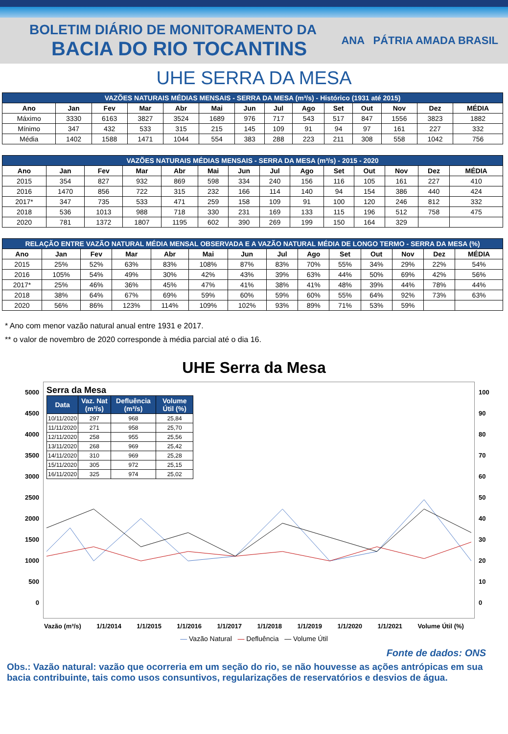BOLETIM DIÁRIO DE MONITORAMENTO DA
BACIA DO RIO TOCANTINS
ANA PÁTRIA AMADA BRASIL
UHE SERRA DA MESA
| VAZÕES NATURAIS MÉDIAS MENSAIS - SERRA DA MESA (m³/s) - Histórico (1931 até 2015) | | | | | | | | | | | | | |
| --- | --- | --- | --- | --- | --- | --- | --- | --- | --- | --- | --- | --- | --- |
| Ano | Jan | Fev | Mar | Abr | Mai | Jun | Jul | Ago | Set | Out | Nov | Dez | MÉDIA |
| Máximo | 3330 | 6163 | 3827 | 3524 | 1689 | 976 | 717 | 543 | 517 | 847 | 1556 | 3823 | 1882 |
| Mínimo | 347 | 432 | 533 | 315 | 215 | 145 | 109 | 91 | 94 | 97 | 161 | 227 | 332 |
| Média | 1402 | 1588 | 1471 | 1044 | 554 | 383 | 288 | 223 | 211 | 308 | 558 | 1042 | 756 |
| VAZÕES NATURAIS MÉDIAS MENSAIS - SERRA DA MESA (m³/s) - 2015 - 2020 | | | | | | | | | | | | | |
| --- | --- | --- | --- | --- | --- | --- | --- | --- | --- | --- | --- | --- | --- |
| Ano | Jan | Fev | Mar | Abr | Mai | Jun | Jul | Ago | Set | Out | Nov | Dez | MÉDIA |
| 2015 | 354 | 827 | 932 | 869 | 598 | 334 | 240 | 156 | 116 | 105 | 161 | 227 | 410 |
| 2016 | 1470 | 856 | 722 | 315 | 232 | 166 | 114 | 140 | 94 | 154 | 386 | 440 | 424 |
| 2017* | 347 | 735 | 533 | 471 | 259 | 158 | 109 | 91 | 100 | 120 | 246 | 812 | 332 |
| 2018 | 536 | 1013 | 988 | 718 | 330 | 231 | 169 | 133 | 115 | 196 | 512 | 758 | 475 |
| 2020 | 781 | 1372 | 1807 | 1195 | 602 | 390 | 269 | 199 | 150 | 164 | 329 | | |
| RELAÇÃO ENTRE VAZÃO NATURAL MÉDIA MENSAL OBSERVADA E A VAZÃO NATURAL MÉDIA DE LONGO TERMO - SERRA DA MESA (%) | | | | | | | | | | | | | |
| --- | --- | --- | --- | --- | --- | --- | --- | --- | --- | --- | --- | --- | --- |
| Ano | Jan | Fev | Mar | Abr | Mai | Jun | Jul | Ago | Set | Out | Nov | Dez | MÉDIA |
| 2015 | 25% | 52% | 63% | 83% | 108% | 87% | 83% | 70% | 55% | 34% | 29% | 22% | 54% |
| 2016 | 105% | 54% | 49% | 30% | 42% | 43% | 39% | 63% | 44% | 50% | 69% | 42% | 56% |
| 2017* | 25% | 46% | 36% | 45% | 47% | 41% | 38% | 41% | 48% | 39% | 44% | 78% | 44% |
| 2018 | 38% | 64% | 67% | 69% | 59% | 60% | 59% | 60% | 55% | 64% | 92% | 73% | 63% |
| 2020 | 56% | 86% | 123% | 114% | 109% | 102% | 93% | 89% | 71% | 53% | 59% | | |
* Ano com menor vazão natural anual entre 1931 e 2017.
** o valor de novembro de 2020 corresponde à média parcial até o dia 16.
UHE Serra da Mesa
5000
4500
4000
3500
3000
2500
2000
1500
1000
500
0
Serra da Mesa
| Data | Vaz. Nat (m³/s) | Defluência (m³/s) | Volume Útil (%) |
| --- | --- | --- | --- |
| 10/11/2020 | 297 | 968 | 25,84 |
| 11/11/2020 | 271 | 958 | 25,70 |
| 12/11/2020 | 258 | 955 | 25,56 |
| 13/11/2020 | 268 | 969 | 25,42 |
| 14/11/2020 | 310 | 969 | 25,28 |
| 15/11/2020 | 305 | 972 | 25,15 |
| 16/11/2020 | 325 | 974 | 25,02 |
100
90
80
70
60
50
40
30
20
10
0
Vazão (m³/s) 1/1/2014 1/1/2015 1/1/2016 1/1/2017 1/1/2018 1/1/2019 1/1/2020 1/1/2021 Volume Útil (%)
— Vazão Natural — Defluência — Volume Útil
Fonte de dados: ONS
Obs.: Vazão natural: vazão que ocorreria em um seção do rio, se não houvesse as ações antrópicas em sua bacia contribuinte, tais como usos consuntivos, regularizações de reservatórios e desvios de água.